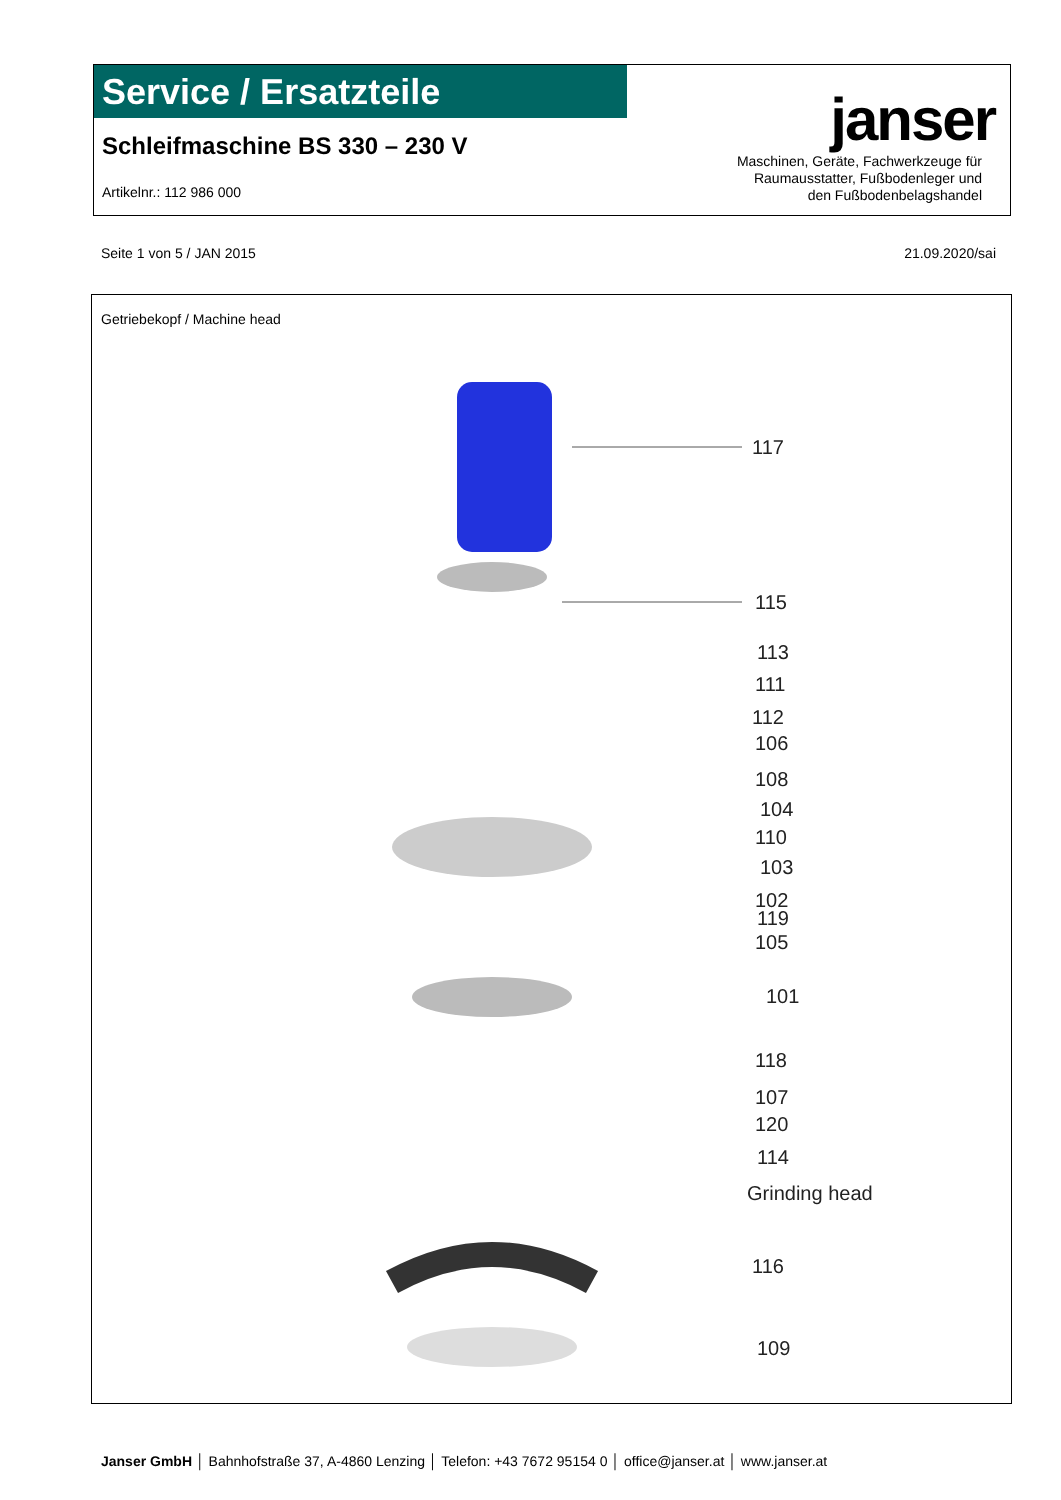Service / Ersatzteile
Schleifmaschine BS 330 – 230 V
Artikelnr.: 112 986 000
janser
Maschinen, Geräte, Fachwerkzeuge für
Raumausstatter, Fußbodenleger und
den Fußbodenbelagshandel
Seite 1 von 5 / JAN 2015 21.09.2020/sai
Getriebekopf / Machine head
117
115
113
111
112
106
108
104
110
103
102
119
105
101
118
107
120
114
Grinding head
116
109
Janser GmbH │ Bahnhofstraße 37, A-4860 Lenzing │ Telefon: +43 7672 95154 0 │ office@janser.at │ www.janser.at